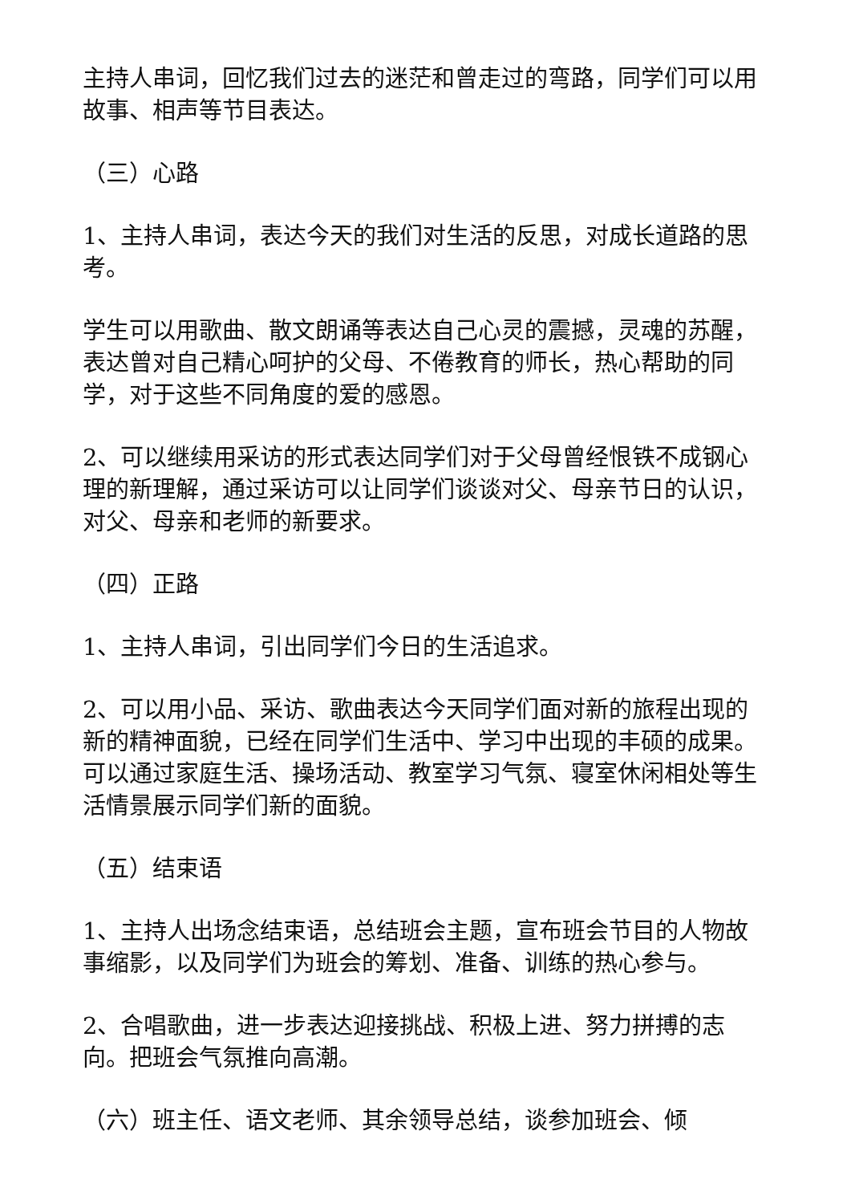主持人串词，回忆我们过去的迷茫和曾走过的弯路，同学们可以用故事、相声等节目表达。
（三）心路
1、主持人串词，表达今天的我们对生活的反思，对成长道路的思考。
学生可以用歌曲、散文朗诵等表达自己心灵的震撼，灵魂的苏醒，表达曾对自己精心呵护的父母、不倦教育的师长，热心帮助的同学，对于这些不同角度的爱的感恩。
2、可以继续用采访的形式表达同学们对于父母曾经恨铁不成钢心理的新理解，通过采访可以让同学们谈谈对父、母亲节日的认识，对父、母亲和老师的新要求。
（四）正路
1、主持人串词，引出同学们今日的生活追求。
2、可以用小品、采访、歌曲表达今天同学们面对新的旅程出现的新的精神面貌，已经在同学们生活中、学习中出现的丰硕的成果。可以通过家庭生活、操场活动、教室学习气氛、寝室休闲相处等生活情景展示同学们新的面貌。
（五）结束语
1、主持人出场念结束语，总结班会主题，宣布班会节目的人物故事缩影，以及同学们为班会的筹划、准备、训练的热心参与。
2、合唱歌曲，进一步表达迎接挑战、积极上进、努力拼搏的志向。把班会气氛推向高潮。
（六）班主任、语文老师、其余领导总结，谈参加班会、倾